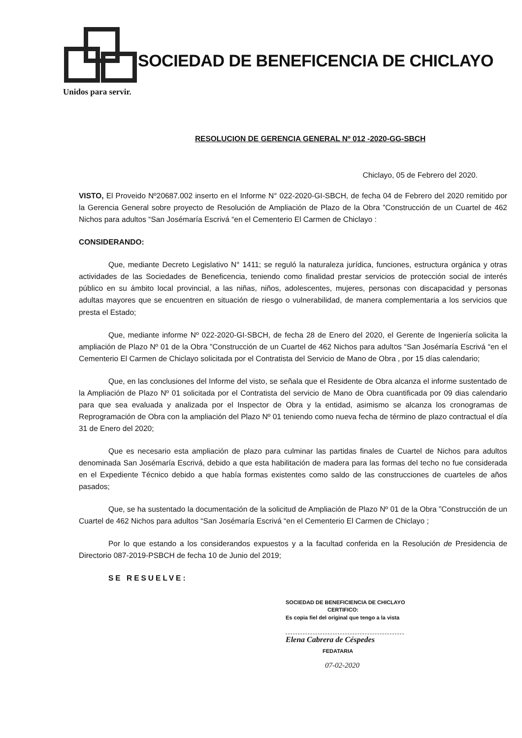SOCIEDAD DE BENEFICENCIA DE CHICLAYO
Unidos para servir.
RESOLUCION DE GERENCIA GENERAL Nº 012 -2020-GG-SBCH
Chiclayo, 05 de Febrero del 2020.
VISTO, El Proveido Nº20687.002 inserto en el Informe N° 022-2020-GI-SBCH, de fecha 04 de Febrero del 2020 remitido por la Gerencia General sobre proyecto de Resolución de Ampliación de Plazo de la Obra ”Construcción de un Cuartel de 462 Nichos para adultos “San Josémaría Escrivá “en el Cementerio El Carmen de Chiclayo :
CONSIDERANDO:
Que, mediante Decreto Legislativo N° 1411; se reguló la naturaleza jurídica, funciones, estructura orgánica y otras actividades de las Sociedades de Beneficencia, teniendo como finalidad prestar servicios de protección social de interés público en su ámbito local provincial, a las niñas, niños, adolescentes, mujeres, personas con discapacidad y personas adultas mayores que se encuentren en situación de riesgo o vulnerabilidad, de manera complementaria a los servicios que presta el Estado;
Que, mediante informe Nº 022-2020-GI-SBCH, de fecha 28 de Enero del 2020, el Gerente de Ingeniería solicita la ampliación de Plazo Nº 01 de la Obra ”Construcción de un Cuartel de 462 Nichos para adultos “San Josémaría Escrivá “en el Cementerio El Carmen de Chiclayo solicitada por el Contratista del Servicio de Mano de Obra , por 15 días calendario;
Que, en las conclusiones del Informe del visto, se señala que el Residente de Obra alcanza el informe sustentado de la Ampliación de Plazo Nº 01 solicitada por el Contratista del servicio de Mano de Obra cuantificada por 09 dias calendario para que sea evaluada y analizada por el Inspector de Obra y la entidad, asimismo se alcanza los cronogramas de Reprogramación de Obra con la ampliación del Plazo Nº 01 teniendo como nueva fecha de término de plazo contractual el día 31 de Enero del 2020;
Que es necesario esta ampliación de plazo para culminar las partidas finales de Cuartel de Nichos para adultos denominada San Josémaría Escrivá, debido a que esta habilitación de madera para las formas del techo no fue considerada en el Expediente Técnico debido a que había formas existentes como saldo de las construcciones de cuarteles de años pasados;
Que, se ha sustentado la documentación de la solicitud de Ampliación de Plazo Nº 01 de la Obra ”Construcción de un Cuartel de 462 Nichos para adultos “San Josémaría Escrivá “en el Cementerio El Carmen de Chiclayo ;
Por lo que estando a los considerandos expuestos y a la facultad conferida en la Resolución de Presidencia de Directorio 087-2019-PSBCH de fecha 10 de Junio del 2019;
SE RESUELVE:
SOCIEDAD DE BENEFICIENCIA DE CHICLAYO
CERTIFICO:
Es copia fiel del original que tengo a la vista
Elena Cabrera de Céspedes
FEDATARIA
07-02-2020